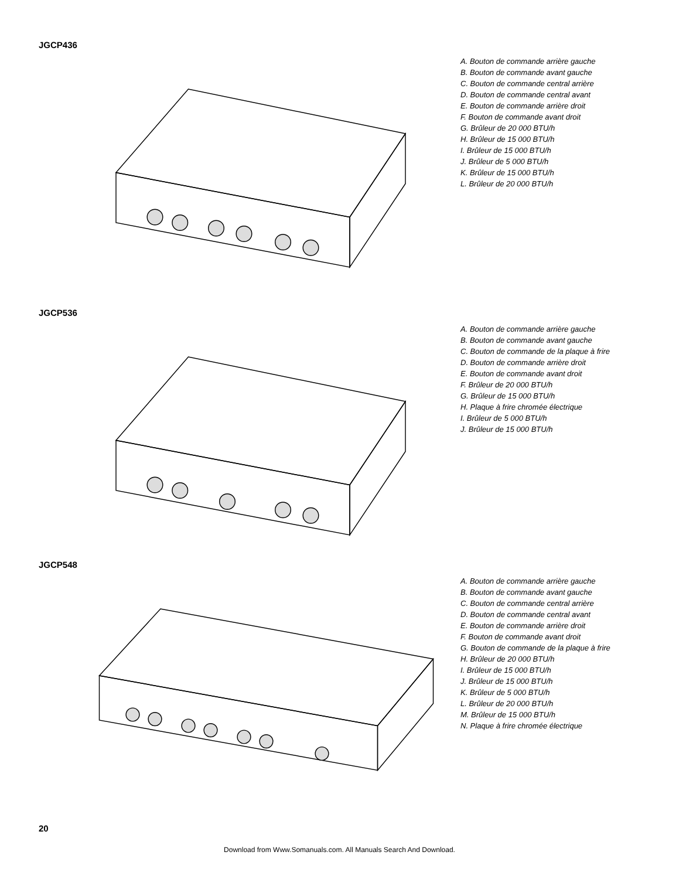JGCP436
A. Bouton de commande arrière gauche
B. Bouton de commande avant gauche
C. Bouton de commande central arrière
D. Bouton de commande central avant
E. Bouton de commande arrière droit
F. Bouton de commande avant droit
G. Brûleur de 20 000 BTU/h
H. Brûleur de 15 000 BTU/h
I. Brûleur de 15 000 BTU/h
J. Brûleur de 5 000 BTU/h
K. Brûleur de 15 000 BTU/h
L. Brûleur de 20 000 BTU/h
JGCP536
A. Bouton de commande arrière gauche
B. Bouton de commande avant gauche
C. Bouton de commande de la plaque à frire
D. Bouton de commande arrière droit
E. Bouton de commande avant droit
F. Brûleur de 20 000 BTU/h
G. Brûleur de 15 000 BTU/h
H. Plaque à frire chromée électrique
I. Brûleur de 5 000 BTU/h
J. Brûleur de 15 000 BTU/h
JGCP548
A. Bouton de commande arrière gauche
B. Bouton de commande avant gauche
C. Bouton de commande central arrière
D. Bouton de commande central avant
E. Bouton de commande arrière droit
F. Bouton de commande avant droit
G. Bouton de commande de la plaque à frire
H. Brûleur de 20 000 BTU/h
I. Brûleur de 15 000 BTU/h
J. Brûleur de 15 000 BTU/h
K. Brûleur de 5 000 BTU/h
L. Brûleur de 20 000 BTU/h
M. Brûleur de 15 000 BTU/h
N. Plaque à frire chromée électrique
20
Download from Www.Somanuals.com. All Manuals Search And Download.